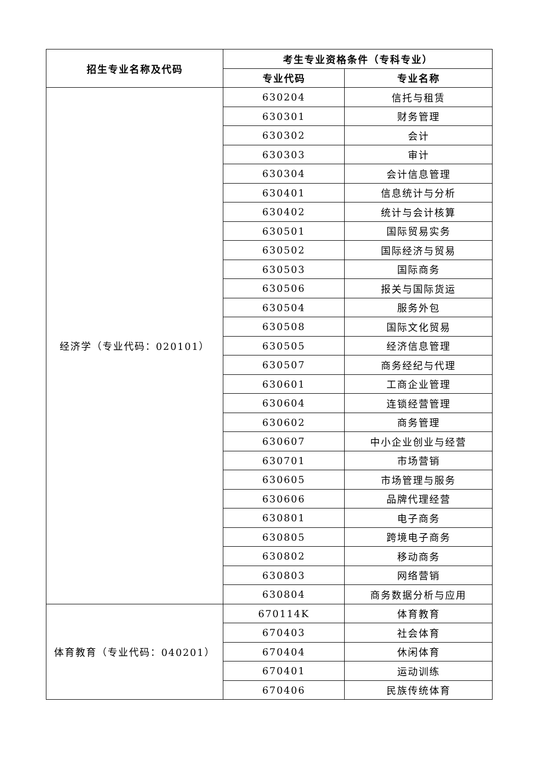| 招生专业名称及代码 | 考生专业资格条件（专科专业） | |
| --- | --- | --- |
| | 专业代码 | 专业名称 |
| 经济学（专业代码：020101） | 630204 | 信托与租赁 |
| | 630301 | 财务管理 |
| | 630302 | 会计 |
| | 630303 | 审计 |
| | 630304 | 会计信息管理 |
| | 630401 | 信息统计与分析 |
| | 630402 | 统计与会计核算 |
| | 630501 | 国际贸易实务 |
| | 630502 | 国际经济与贸易 |
| | 630503 | 国际商务 |
| | 630506 | 报关与国际货运 |
| | 630504 | 服务外包 |
| | 630508 | 国际文化贸易 |
| | 630505 | 经济信息管理 |
| | 630507 | 商务经纪与代理 |
| | 630601 | 工商企业管理 |
| | 630604 | 连锁经营管理 |
| | 630602 | 商务管理 |
| | 630607 | 中小企业创业与经营 |
| | 630701 | 市场营销 |
| | 630605 | 市场管理与服务 |
| | 630606 | 品牌代理经营 |
| | 630801 | 电子商务 |
| | 630805 | 跨境电子商务 |
| | 630802 | 移动商务 |
| | 630803 | 网络营销 |
| | 630804 | 商务数据分析与应用 |
| 体育教育（专业代码：040201） | 670114K | 体育教育 |
| | 670403 | 社会体育 |
| | 670404 | 休闲体育 |
| | 670401 | 运动训练 |
| | 670406 | 民族传统体育 |